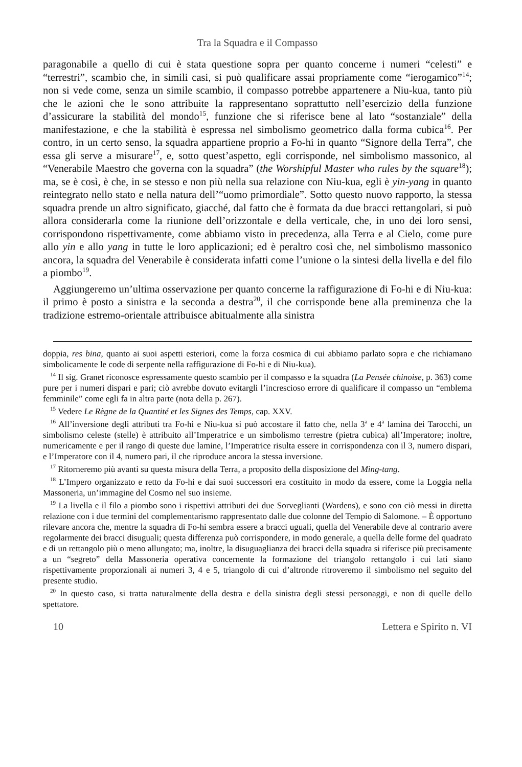Tra la Squadra e il Compasso
paragonabile a quello di cui è stata questione sopra per quanto concerne i numeri “celesti” e “terrestri”, scambio che, in simili casi, si può qualificare assai propriamente come “ierogamico”<sup>14</sup>; non si vede come, senza un simile scambio, il compasso potrebbe appartenere a Niu-kua, tanto più che le azioni che le sono attribuite la rappresentano soprattutto nell’esercizio della funzione d’assicurare la stabilità del mondo<sup>15</sup>, funzione che si riferisce bene al lato “sostanziale” della manifestazione, e che la stabilità è espressa nel simbolismo geometrico dalla forma cubica<sup>16</sup>. Per contro, in un certo senso, la squadra appartiene proprio a Fo-hi in quanto “Signore della Terra”, che essa gli serve a misurare<sup>17</sup>, e, sotto quest’aspetto, egli corrisponde, nel simbolismo massonico, al “Venerabile Maestro che governa con la squadra” (the Worshipful Master who rules by the square<sup>18</sup>); ma, se è così, è che, in se stesso e non più nella sua relazione con Niu-kua, egli è yin-yang in quanto reintegrato nello stato e nella natura dell’“uomo primordiale”. Sotto questo nuovo rapporto, la stessa squadra prende un altro significato, giacché, dal fatto che è formata da due bracci rettangolari, si può allora considerarla come la riunione dell’orizzontale e della verticale, che, in uno dei loro sensi, corrispondono rispettivamente, come abbiamo visto in precedenza, alla Terra e al Cielo, come pure allo yin e allo yang in tutte le loro applicazioni; ed è peraltro così che, nel simbolismo massonico ancora, la squadra del Venerabile è considerata infatti come l’unione o la sintesi della livella e del filo a piombo<sup>19</sup>.
Aggiungeremo un’ultima osservazione per quanto concerne la raffigurazione di Fo-hi e di Niu-kua: il primo è posto a sinistra e la seconda a destra<sup>20</sup>, il che corrisponde bene alla preminenza che la tradizione estremo-orientale attribuisce abitualmente alla sinistra
doppia, res bina, quanto ai suoi aspetti esteriori, come la forza cosmica di cui abbiamo parlato sopra e che richiamano simbolicamente le code di serpente nella raffigurazione di Fo-hi e di Niu-kua).
<sup>14</sup> Il sig. Granet riconosce espressamente questo scambio per il compasso e la squadra (La Pensée chinoise, p. 363) come pure per i numeri dispari e pari; ciò avrebbe dovuto evitargli l’increscioso errore di qualificare il compasso un “emblema femminile” come egli fa in altra parte (nota della p. 267).
<sup>15</sup> Vedere Le Règne de la Quantité et les Signes des Temps, cap. XXV.
<sup>16</sup> All’inversione degli attributi tra Fo-hi e Niu-kua si può accostare il fatto che, nella 3<sup>a</sup> e 4<sup>a</sup> lamina dei Tarocchi, un simbolismo celeste (stelle) è attribuito all’Imperatrice e un simbolismo terrestre (pietra cubica) all’Imperatore; inoltre, numericamente e per il rango di queste due lamine, l’Imperatrice risulta essere in corrispondenza con il 3, numero dispari, e l’Imperatore con il 4, numero pari, il che riproduce ancora la stessa inversione.
<sup>17</sup> Ritorneremo più avanti su questa misura della Terra, a proposito della disposizione del Ming-tang.
<sup>18</sup> L’Impero organizzato e retto da Fo-hi e dai suoi successori era costituito in modo da essere, come la Loggia nella Massoneria, un’immagine del Cosmo nel suo insieme.
<sup>19</sup> La livella e il filo a piombo sono i rispettivi attributi dei due Sorveglianti (Wardens), e sono con ciò messi in diretta relazione con i due termini del complementarismo rappresentato dalle due colonne del Tempio di Salomone. – È opportuno rilevare ancora che, mentre la squadra di Fo-hi sembra essere a bracci uguali, quella del Venerabile deve al contrario avere regolarmente dei bracci disuguali; questa differenza può corrispondere, in modo generale, a quella delle forme del quadrato e di un rettangolo più o meno allungato; ma, inoltre, la disuguaglianza dei bracci della squadra si riferisce più precisamente a un “segreto” della Massoneria operativa concernente la formazione del triangolo rettangolo i cui lati siano rispettivamente proporzionali ai numeri 3, 4 e 5, triangolo di cui d’altronde ritroveremo il simbolismo nel seguito del presente studio.
<sup>20</sup> In questo caso, si tratta naturalmente della destra e della sinistra degli stessi personaggi, e non di quelle dello spettatore.
10 Lettera e Spirito n. VI